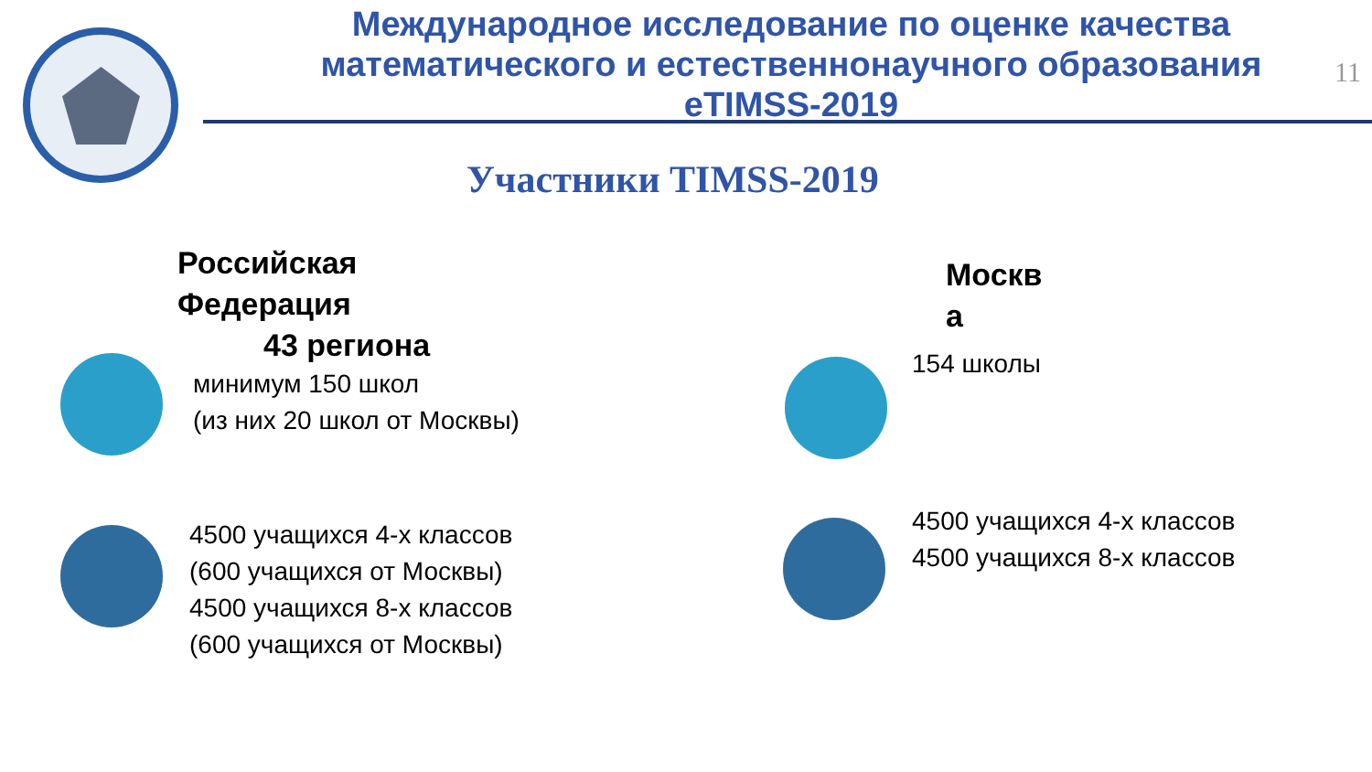Международное исследование по оценке качества
математического и естественнонаучного образования
eTIMSS-2019
11
Участники TIMSS-2019
Российская
Федерация
43 региона
минимум 150 школ
(из них 20 школ от Москвы)
4500 учащихся 4-х классов
(600 учащихся от Москвы)
4500 учащихся 8-х классов
(600 учащихся от Москвы)
Москв
а
154 школы
4500 учащихся 4-х классов
4500 учащихся 8-х классов